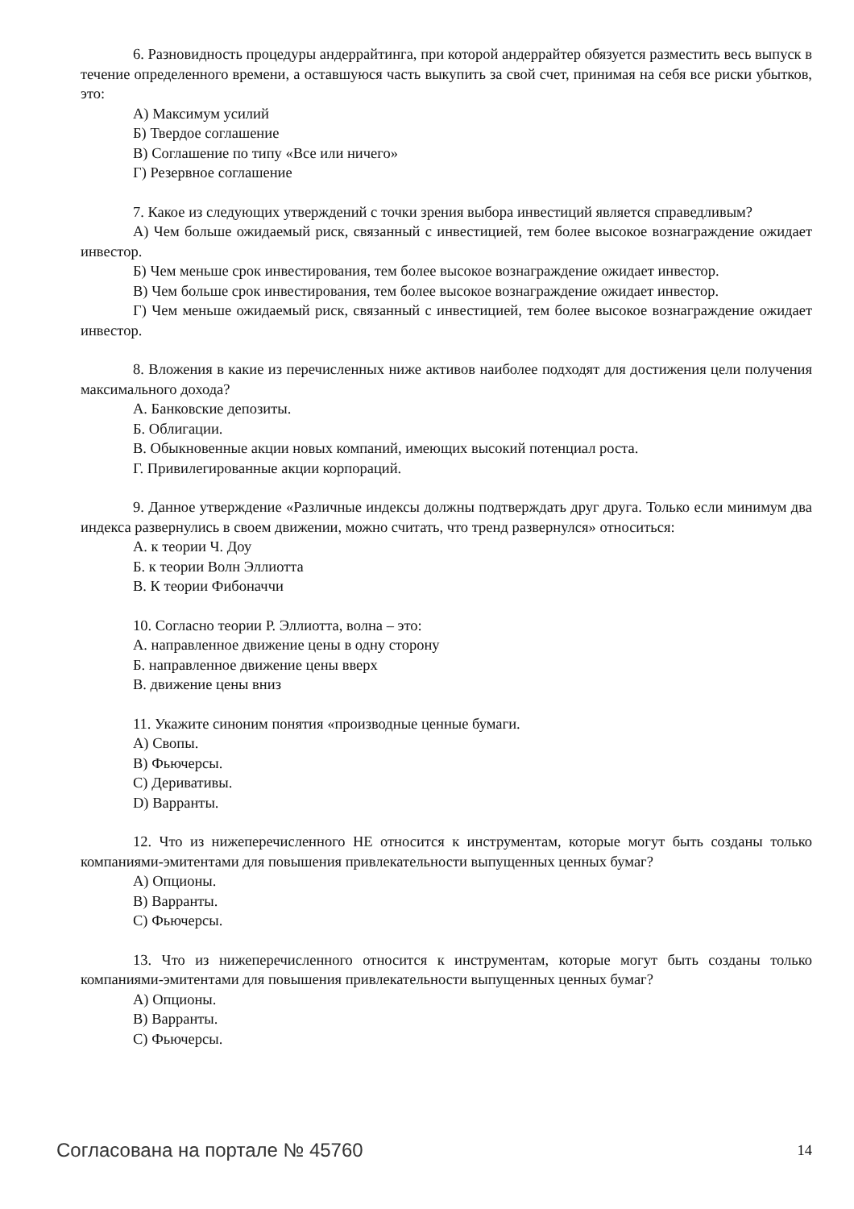6. Разновидность процедуры андеррайтинга, при которой андеррайтер обязуется разместить весь выпуск в течение определенного времени, а оставшуюся часть выкупить за свой счет, принимая на себя все риски убытков, это:
А) Максимум усилий
Б) Твердое соглашение
В) Соглашение по типу «Все или ничего»
Г) Резервное соглашение
7. Какое из следующих утверждений с точки зрения выбора инвестиций является справедливым?
А) Чем больше ожидаемый риск, связанный с инвестицией, тем более высокое вознаграждение ожидает инвестор.
Б) Чем меньше срок инвестирования, тем более высокое вознаграждение ожидает инвестор.
В) Чем больше срок инвестирования, тем более высокое вознаграждение ожидает инвестор.
Г) Чем меньше ожидаемый риск, связанный с инвестицией, тем более высокое вознаграждение ожидает инвестор.
8. Вложения в какие из перечисленных ниже активов наиболее подходят для достижения цели получения максимального дохода?
А. Банковские депозиты.
Б. Облигации.
В. Обыкновенные акции новых компаний, имеющих высокий потенциал роста.
Г. Привилегированные акции корпораций.
9. Данное утверждение «Различные индексы должны подтверждать друг друга. Только если минимум два индекса развернулись в своем движении, можно считать, что тренд развернулся» относиться:
А. к теории Ч. Доу
Б. к теории Волн Эллиотта
В. К теории Фибоначчи
10. Согласно теории Р. Эллиотта, волна – это:
А. направленное движение цены в одну сторону
Б. направленное движение цены вверх
В. движение цены вниз
11. Укажите синоним понятия «производные ценные бумаги.
A) Свопы.
B) Фьючерсы.
C) Деривативы.
D) Варранты.
12. Что из нижеперечисленного НЕ относится к инструментам, которые могут быть созданы только компаниями-эмитентами для повышения привлекательности выпущенных ценных бумаг?
A) Опционы.
B) Варранты.
C) Фьючерсы.
13. Что из нижеперечисленного относится к инструментам, которые могут быть созданы только компаниями-эмитентами для повышения привлекательности выпущенных ценных бумаг?
A) Опционы.
B) Варранты.
C) Фьючерсы.
Согласована на портале № 45760 14